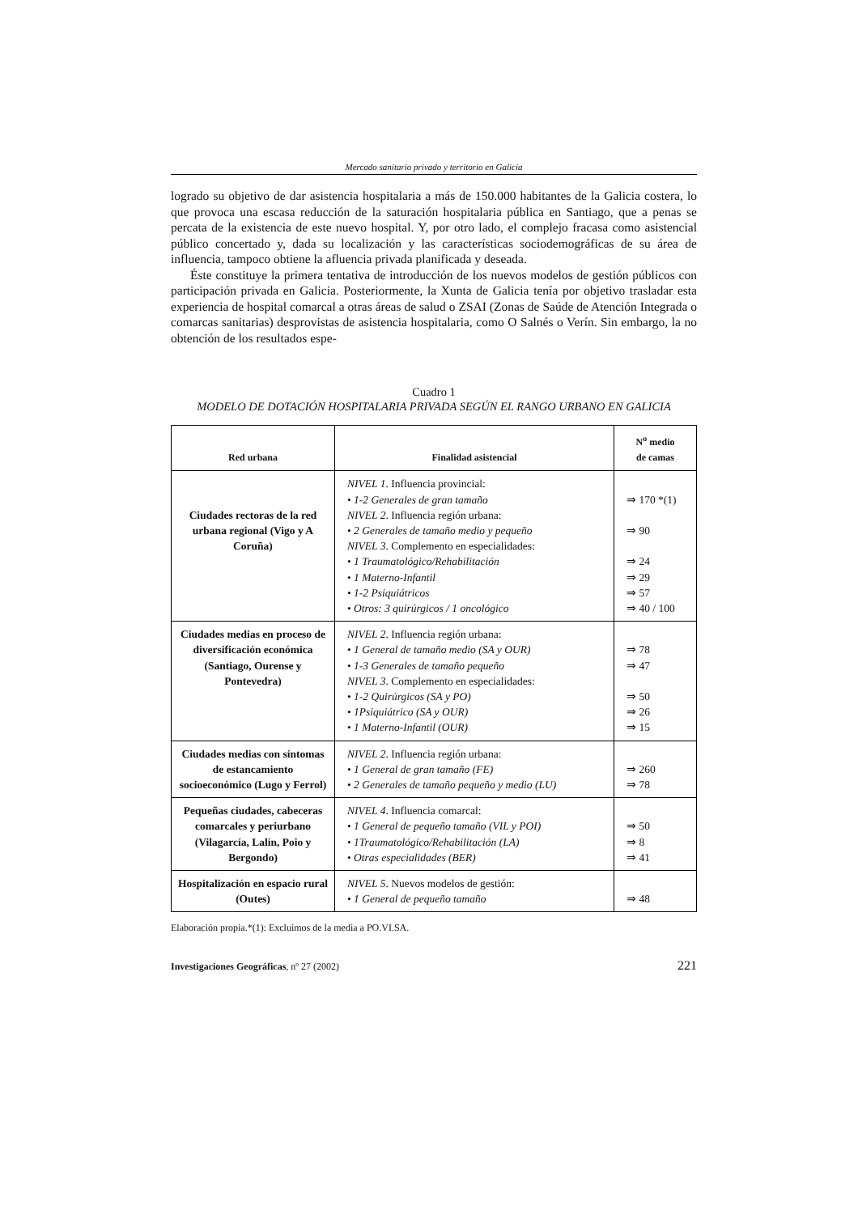Mercado sanitario privado y territorio en Galicia
logrado su objetivo de dar asistencia hospitalaria a más de 150.000 habitantes de la Galicia costera, lo que provoca una escasa reducción de la saturación hospitalaria pública en Santiago, que a penas se percata de la existencia de este nuevo hospital. Y, por otro lado, el complejo fracasa como asistencial público concertado y, dada su localización y las características sociodemográficas de su área de influencia, tampoco obtiene la afluencia privada planificada y deseada.
Éste constituye la primera tentativa de introducción de los nuevos modelos de gestión públicos con participación privada en Galicia. Posteriormente, la Xunta de Galicia tenía por objetivo trasladar esta experiencia de hospital comarcal a otras áreas de salud o ZSAI (Zonas de Saúde de Atención Integrada o comarcas sanitarias) desprovistas de asistencia hospitalaria, como O Salnés o Verín. Sin embargo, la no obtención de los resultados espe-
Cuadro 1
MODELO DE DOTACIÓN HOSPITALARIA PRIVADA SEGÚN EL RANGO URBANO EN GALICIA
| Red urbana | Finalidad asistencial | N<sup>o</sup> medio de camas |
| --- | --- | --- |
| Ciudades rectoras de la red urbana regional (Vigo y A Coruña) | NIVEL 1 . Influencia provincial: • 1-2 Generales de gran tamaño NIVEL 2 . Influencia región urbana: • 2 Generales de tamaño medio y pequeño NIVEL 3 . Complemento en especialidades: • 1 Traumatológico/Rehabilitación • 1 Materno-Infantil • 1-2 Psiquiátricos • Otros: 3 quirúrgicos / 1 oncológico | ⇒ 170 *(1) ⇒ 90 ⇒ 24 ⇒ 29 ⇒ 57 ⇒ 40 / 100 |
| Ciudades medias en proceso de diversificación económica (Santiago, Ourense y Pontevedra) | NIVEL 2 . Influencia región urbana: • 1 General de tamaño medio (SA y OUR) • 1-3 Generales de tamaño pequeño NIVEL 3 . Complemento en especialidades: • 1-2 Quirúrgicos (SA y PO) • 1Psiquiátrico (SA y OUR) • 1 Materno-Infantil (OUR) | ⇒ 78 ⇒ 47 ⇒ 50 ⇒ 26 ⇒ 15 |
| Ciudades medias con síntomas de estancamiento socioeconómico (Lugo y Ferrol) | NIVEL 2 . Influencia región urbana: • 1 General de gran tamaño (FE) • 2 Generales de tamaño pequeño y medio (LU) | ⇒ 260 ⇒ 78 |
| Pequeñas ciudades, cabeceras comarcales y periurbano (Vilagarcía, Lalín, Poio y Bergondo) | NIVEL 4 . Influencia comarcal: • 1 General de pequeño tamaño (VIL y POI) • 1Traumatológico/Rehabilitación (LA) • Otras especialidades (BER) | ⇒ 50 ⇒ 8 ⇒ 41 |
| Hospitalización en espacio rural (Outes) | NIVEL 5 . Nuevos modelos de gestión: • 1 General de pequeño tamaño | ⇒ 48 |
Elaboración propia.*(1): Excluimos de la media a PO.VI.SA.
Investigaciones Geográficas, nº 27 (2002) 221